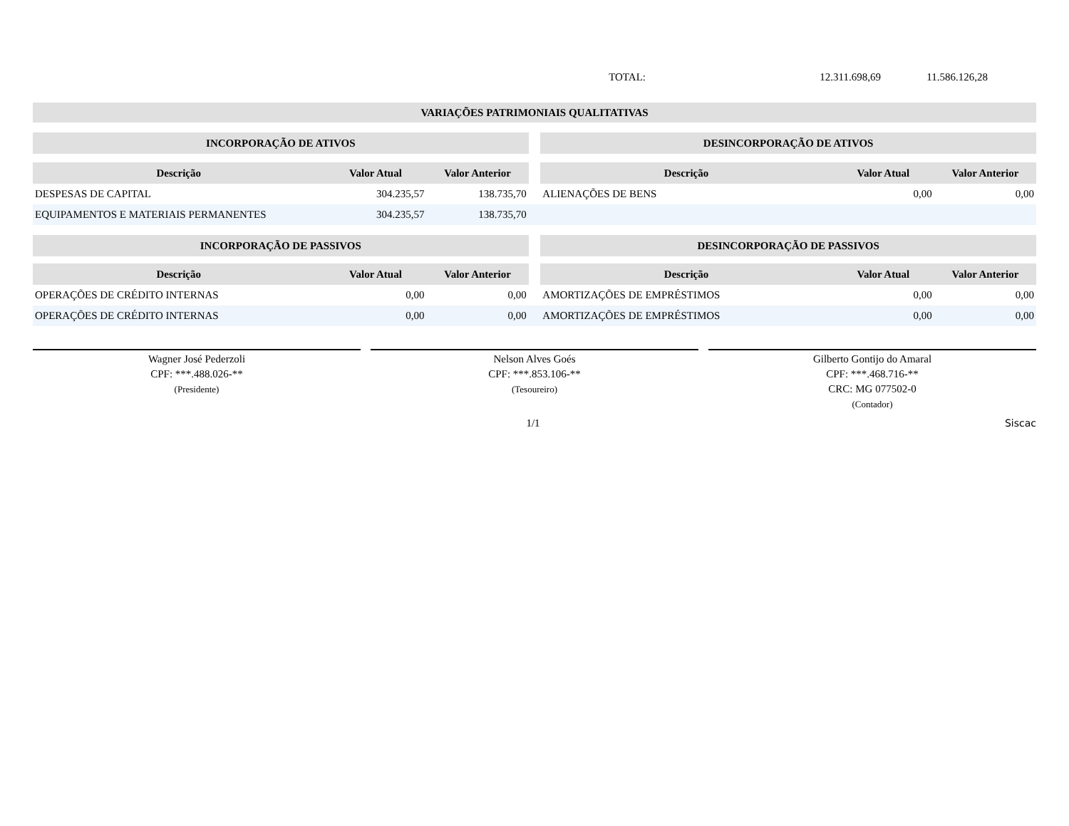TOTAL: 12.311.698,69 11.586.126,28
VARIAÇÕES PATRIMONIAIS QUALITATIVAS
| INCORPORAÇÃO DE ATIVOS | | | | DESINCORPORAÇÃO DE ATIVOS | | |
| --- | --- | --- | --- | --- | --- | --- |
| Descrição | Valor Atual | Valor Anterior | | Descrição | Valor Atual | Valor Anterior |
| DESPESAS DE CAPITAL | 304.235,57 | 138.735,70 | | ALIENAÇÕES DE BENS | 0,00 | 0,00 |
| EQUIPAMENTOS E MATERIAIS PERMANENTES | 304.235,57 | 138.735,70 | | | | |
| INCORPORAÇÃO DE PASSIVOS | | | | DESINCORPORAÇÃO DE PASSIVOS | | |
| Descrição | Valor Atual | Valor Anterior | | Descrição | Valor Atual | Valor Anterior |
| OPERAÇÕES DE CRÉDITO INTERNAS | 0,00 | 0,00 | | AMORTIZAÇÕES DE EMPRÉSTIMOS | 0,00 | 0,00 |
| OPERAÇÕES DE CRÉDITO INTERNAS | 0,00 | 0,00 | | AMORTIZAÇÕES DE EMPRÉSTIMOS | 0,00 | 0,00 |
Wagner José Pederzoli
CPF: ***.488.026-**
(Presidente)
Nelson Alves Goés
CPF: ***.853.106-**
(Tesoureiro)
Gilberto Gontijo do Amaral
CPF: ***.468.716-**
CRC: MG 077502-0
(Contador)
1/1 Siscac